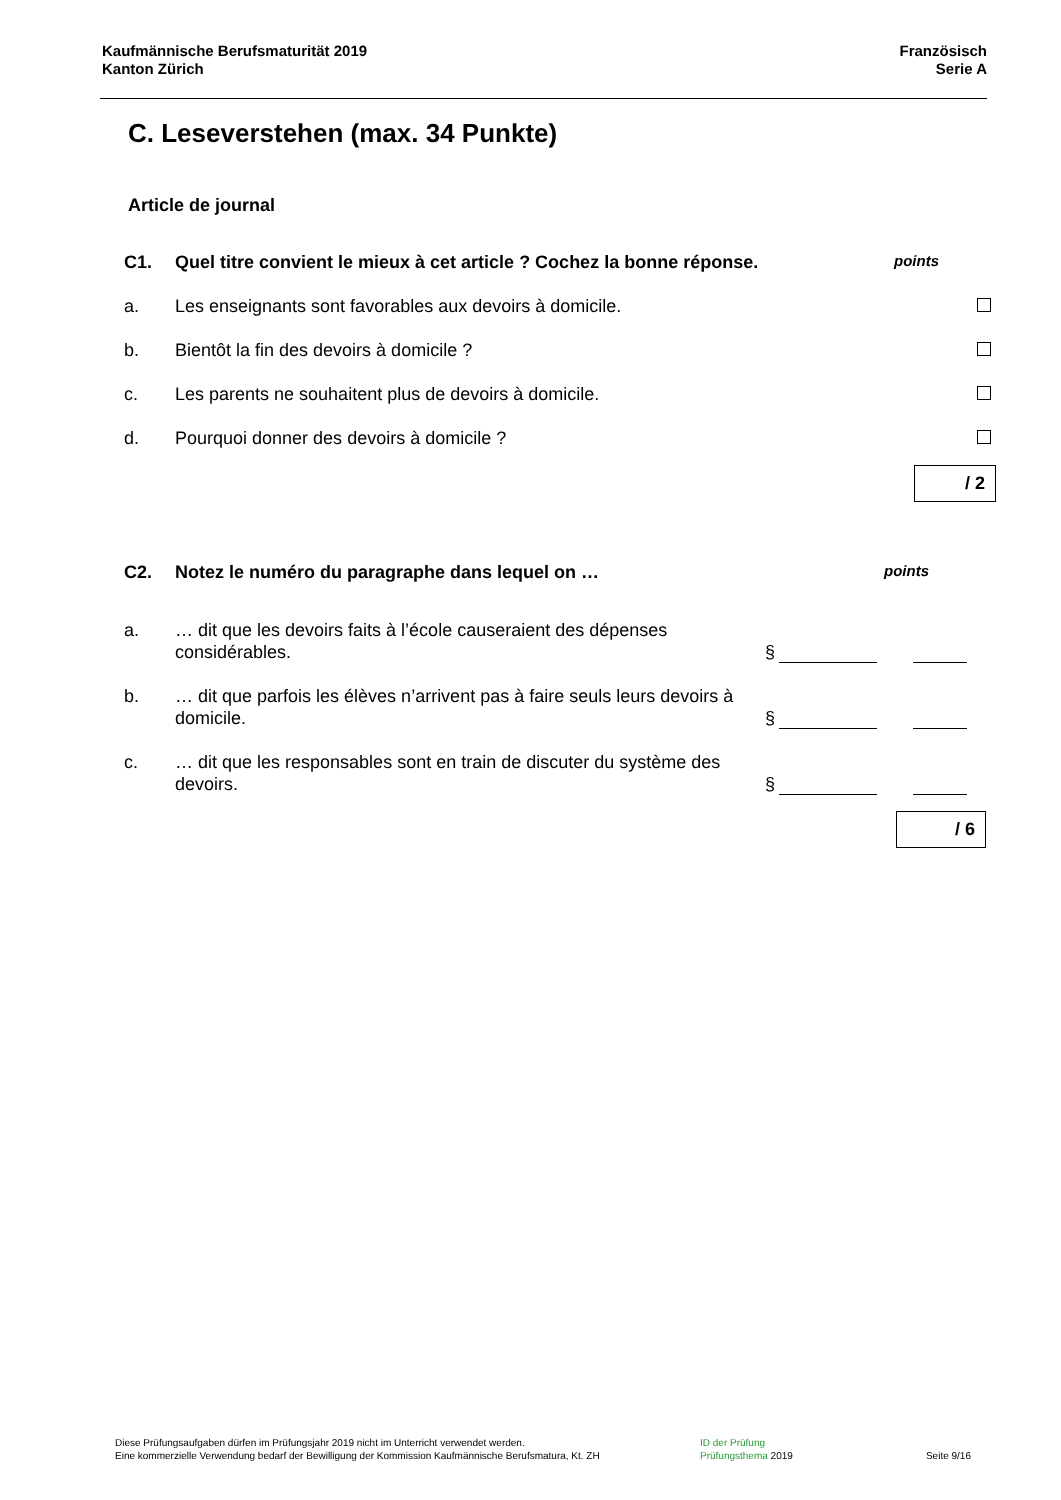Kaufmännische Berufsmaturität 2019
Kanton Zürich
Französisch
Serie A
C. Leseverstehen (max. 34 Punkte)
Article de journal
C1. Quel titre convient le mieux à cet article ? Cochez la bonne réponse.
points
a. Les enseignants sont favorables aux devoirs à domicile.
b. Bientôt la fin des devoirs à domicile ?
c. Les parents ne souhaitent plus de devoirs à domicile.
d. Pourquoi donner des devoirs à domicile ?
/ 2
C2. Notez le numéro du paragraphe dans lequel on …
points
a. … dit que les devoirs faits à l’école causeraient des dépenses considérables.
§
b. … dit que parfois les élèves n’arrivent pas à faire seuls leurs devoirs à domicile.
§
c. … dit que les responsables sont en train de discuter du système des devoirs.
§
/ 6
Diese Prüfungsaufgaben dürfen im Prüfungsjahr 2019 nicht im Unterricht verwendet werden.
Eine kommerzielle Verwendung bedarf der Bewilligung der Kommission Kaufmännische Berufsmatura, Kt. ZH
ID der Prüfung
Prüfungsthema 2019
Seite 9/16